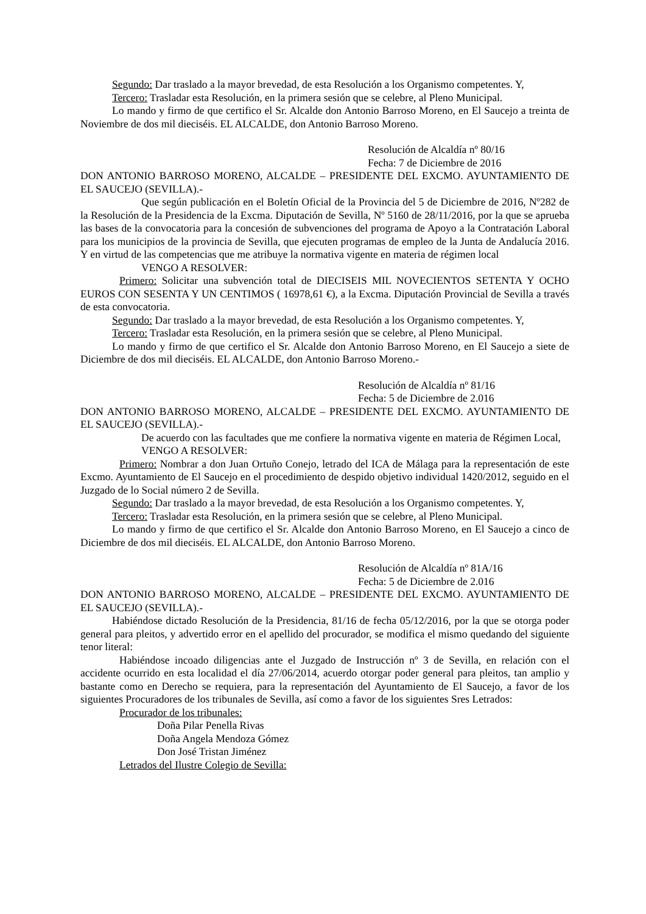Segundo: Dar traslado a la mayor brevedad, de esta Resolución a los Organismo competentes. Y,
Tercero: Trasladar esta Resolución, en la primera sesión que se celebre, al Pleno Municipal.
Lo mando y firmo de que certifico el Sr. Alcalde don Antonio Barroso Moreno, en El Saucejo a treinta de Noviembre de dos mil dieciséis. EL ALCALDE, don Antonio Barroso Moreno.
Resolución de Alcaldía nº 80/16
Fecha: 7 de Diciembre de 2016
DON ANTONIO BARROSO MORENO, ALCALDE – PRESIDENTE DEL EXCMO. AYUNTAMIENTO DE EL SAUCEJO (SEVILLA).-
Que según publicación en el Boletín Oficial de la Provincia del 5 de Diciembre de 2016, Nº282 de la Resolución de la Presidencia de la Excma. Diputación de Sevilla, Nº 5160 de 28/11/2016, por la que se aprueba las bases de la convocatoria para la concesión de subvenciones del programa de Apoyo a la Contratación Laboral para los municipios de la provincia de Sevilla, que ejecuten programas de empleo de la Junta de Andalucía 2016. Y en virtud de las competencias que me atribuye la normativa vigente en materia de régimen local
VENGO A RESOLVER:
Primero: Solicitar una subvención total de DIECISEIS MIL NOVECIENTOS SETENTA Y OCHO EUROS CON SESENTA Y UN CENTIMOS ( 16978,61 €), a la Excma. Diputación Provincial de Sevilla a través de esta convocatoria.
Segundo: Dar traslado a la mayor brevedad, de esta Resolución a los Organismo competentes. Y,
Tercero: Trasladar esta Resolución, en la primera sesión que se celebre, al Pleno Municipal.
Lo mando y firmo de que certifico el Sr. Alcalde don Antonio Barroso Moreno, en El Saucejo a siete de Diciembre de dos mil dieciséis. EL ALCALDE, don Antonio Barroso Moreno.-
Resolución de Alcaldía nº 81/16
Fecha: 5 de Diciembre de 2.016
DON ANTONIO BARROSO MORENO, ALCALDE – PRESIDENTE DEL EXCMO. AYUNTAMIENTO DE EL SAUCEJO (SEVILLA).-
De acuerdo con las facultades que me confiere la normativa vigente en materia de Régimen Local,
VENGO A RESOLVER:
Primero: Nombrar a don Juan Ortuño Conejo, letrado del ICA de Málaga para la representación de este Excmo. Ayuntamiento de El Saucejo en el procedimiento de despido objetivo individual 1420/2012, seguido en el Juzgado de lo Social número 2 de Sevilla.
Segundo: Dar traslado a la mayor brevedad, de esta Resolución a los Organismo competentes. Y,
Tercero: Trasladar esta Resolución, en la primera sesión que se celebre, al Pleno Municipal.
Lo mando y firmo de que certifico el Sr. Alcalde don Antonio Barroso Moreno, en El Saucejo a cinco de Diciembre de dos mil dieciséis. EL ALCALDE, don Antonio Barroso Moreno.
Resolución de Alcaldía nº 81A/16
Fecha: 5 de Diciembre de 2.016
DON ANTONIO BARROSO MORENO, ALCALDE – PRESIDENTE DEL EXCMO. AYUNTAMIENTO DE EL SAUCEJO (SEVILLA).-
Habiéndose dictado Resolución de la Presidencia, 81/16 de fecha 05/12/2016, por la que se otorga poder general para pleitos, y advertido error en el apellido del procurador, se modifica el mismo quedando del siguiente tenor literal:
Habiéndose incoado diligencias ante el Juzgado de Instrucción nº 3 de Sevilla, en relación con el accidente ocurrido en esta localidad el día 27/06/2014, acuerdo otorgar poder general para pleitos, tan amplio y bastante como en Derecho se requiera, para la representación del Ayuntamiento de El Saucejo, a favor de los siguientes Procuradores de los tribunales de Sevilla, así como a favor de los siguientes Sres Letrados:
Procurador de los tribunales:
Doña Pilar Penella Rivas
Doña Angela Mendoza Gómez
Don José Tristan Jiménez
Letrados del Ilustre Colegio de Sevilla: